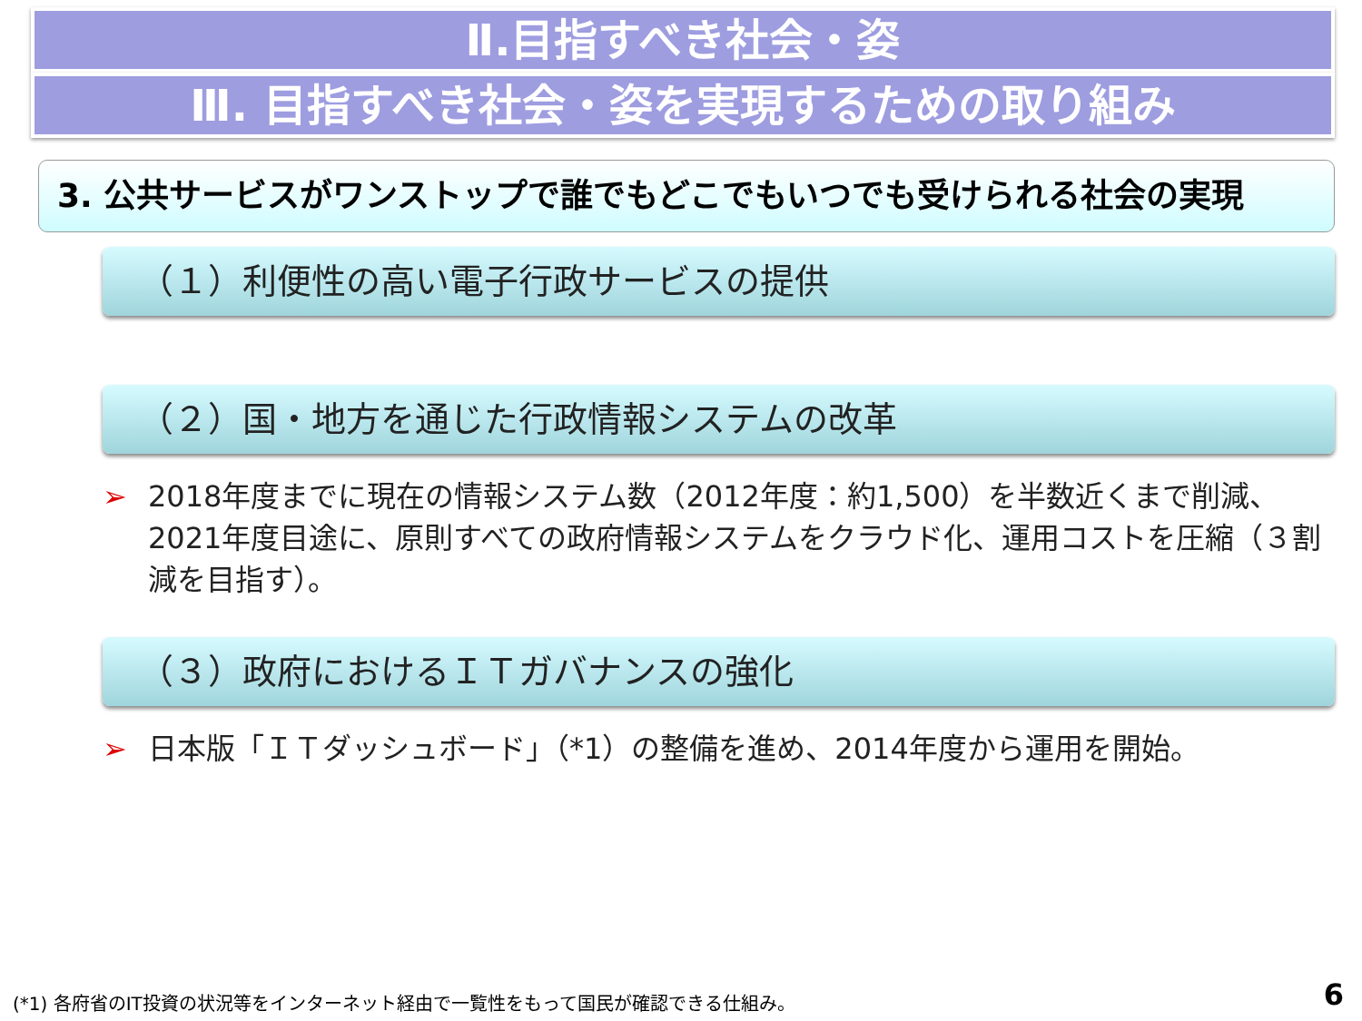Ⅱ.目指すべき社会・姿
Ⅲ. 目指すべき社会・姿を実現するための取り組み
3. 公共サービスがワンストップで誰でもどこでもいつでも受けられる社会の実現
（１）利便性の高い電子行政サービスの提供
（２）国・地方を通じた行政情報システムの改革
➢ 2018年度までに現在の情報システム数（2012年度：約1,500）を半数近くまで削減、2021年度目途に、原則すべての政府情報システムをクラウド化、運用コストを圧縮（３割減を目指す）。
（３）政府におけるＩＴガバナンスの強化
➢ 日本版「ＩＴダッシュボード」（*1）の整備を進め、2014年度から運用を開始。
(*1) 各府省のIT投資の状況等をインターネット経由で一覧性をもって国民が確認できる仕組み。
6